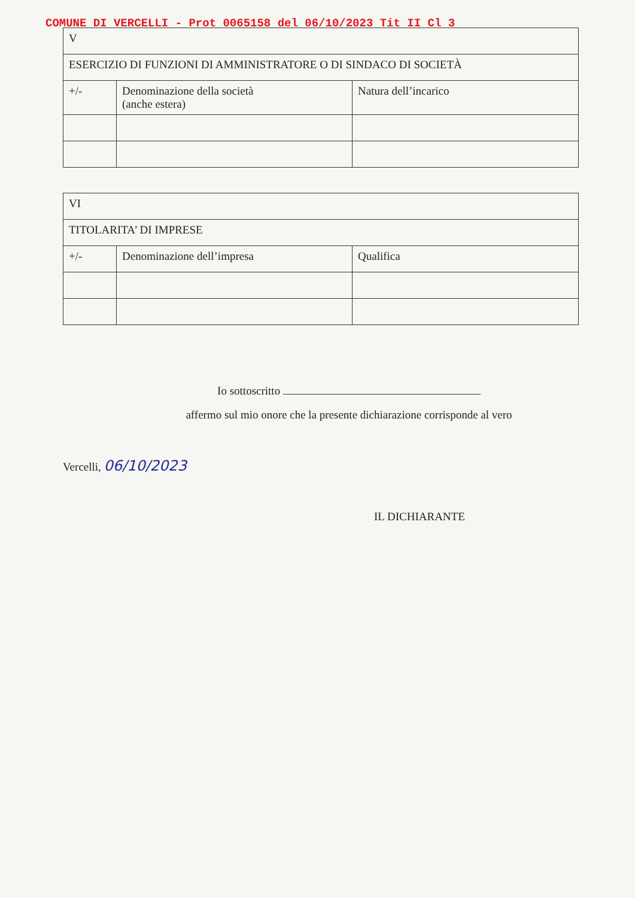COMUNE DI VERCELLI - Prot 0065158 del 06/10/2023 Tit II Cl 3
| V | | |
| ESERCIZIO DI FUNZIONI DI AMMINISTRATORE O DI SINDACO DI SOCIETÀ | | |
| +/- | Denominazione della società (anche estera) | Natura dell’incarico |
| VI | | |
| TITOLARITA’ DI IMPRESE | | |
| +/- | Denominazione dell’impresa | Qualifica |
Io sottoscritto
affermo sul mio onore che la presente dichiarazione corrisponde al vero
Vercelli, 06/10/2023
IL DICHIARANTE